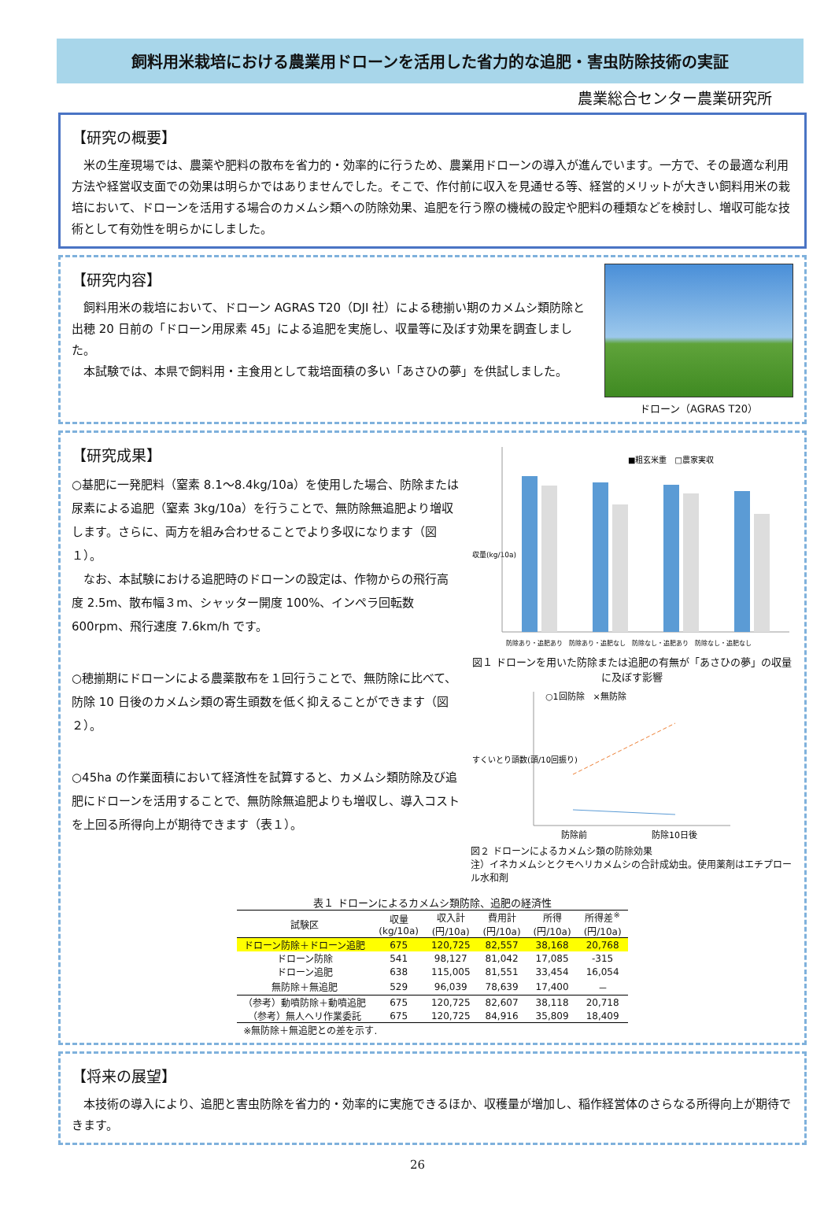飼料用米栽培における農業用ドローンを活用した省力的な追肥・害虫防除技術の実証
農業総合センター農業研究所
【研究の概要】
　米の生産現場では、農薬や肥料の散布を省力的・効率的に行うため、農業用ドローンの導入が進んでいます。一方で、その最適な利用方法や経営収支面での効果は明らかではありませんでした。そこで、作付前に収入を見通せる等、経営的メリットが大きい飼料用米の栽培において、ドローンを活用する場合のカメムシ類への防除効果、追肥を行う際の機械の設定や肥料の種類などを検討し、増収可能な技術として有効性を明らかにしました。
【研究内容】
　飼料用米の栽培において、ドローン AGRAS T20（DJI 社）による穂揃い期のカメムシ類防除と出穂 20 日前の「ドローン用尿素 45」による追肥を実施し、収量等に及ぼす効果を調査しました。
　本試験では、本県で飼料用・主食用として栽培面積の多い「あさひの夢」を供試しました。
ドローン（AGRAS T20）
【研究成果】
○基肥に一発肥料（窒素 8.1～8.4kg/10a）を使用した場合、防除または尿素による追肥（窒素 3kg/10a）を行うことで、無防除無追肥より増収します。さらに、両方を組み合わせることでより多収になります（図１）。
　なお、本試験における追肥時のドローンの設定は、作物からの飛行高度 2.5m、散布幅３m、シャッター開度 100%、インペラ回転数 600rpm、飛行速度 7.6km/h です。
○穂揃期にドローンによる農薬散布を１回行うことで、無防除に比べて、防除 10 日後のカメムシ類の寄生頭数を低く抑えることができます（図２）。
○45ha の作業面積において経済性を試算すると、カメムシ類防除及び追肥にドローンを活用することで、無防除無追肥よりも増収し、導入コストを上回る所得向上が期待できます（表１）。
■粗玄米重　□農家実収
収量(kg/10a)
防除あり・追肥あり　防除あり・追肥なし　防除なし・追肥あり　防除なし・追肥なし
図１ ドローンを用いた防除または追肥の有無が「あさひの夢」の収量に及ぼす影響
○1回防除　×無防除
すくいとり頭数(頭/10回振り)
防除前
防除10日後
図２ ドローンによるカメムシ類の防除効果
注）イネカメムシとクモヘリカメムシの合計成幼虫。使用薬剤はエチプロール水和剤
表１ ドローンによるカメムシ類防除、追肥の経済性
| 試験区 | 収量 (kg/10a) | 収入計 (円/10a) | 費用計 (円/10a) | 所得 (円/10a) | 所得差<sup>※</sup> (円/10a) |
| --- | --- | --- | --- | --- | --- |
| ドローン防除＋ドローン追肥 | 675 | 120,725 | 82,557 | 38,168 | 20,768 |
| ドローン防除 | 541 | 98,127 | 81,042 | 17,085 | -315 |
| ドローン追肥 | 638 | 115,005 | 81,551 | 33,454 | 16,054 |
| 無防除＋無追肥 | 529 | 96,039 | 78,639 | 17,400 | － |
| （参考）動噴防除＋動噴追肥 | 675 | 120,725 | 82,607 | 38,118 | 20,718 |
| （参考）無人ヘリ作業委託 | 675 | 120,725 | 84,916 | 35,809 | 18,409 |
| ※無防除＋無追肥との差を示す. | | | | | |
【将来の展望】
　本技術の導入により、追肥と害虫防除を省力的・効率的に実施できるほか、収穫量が増加し、稲作経営体のさらなる所得向上が期待できます。
26